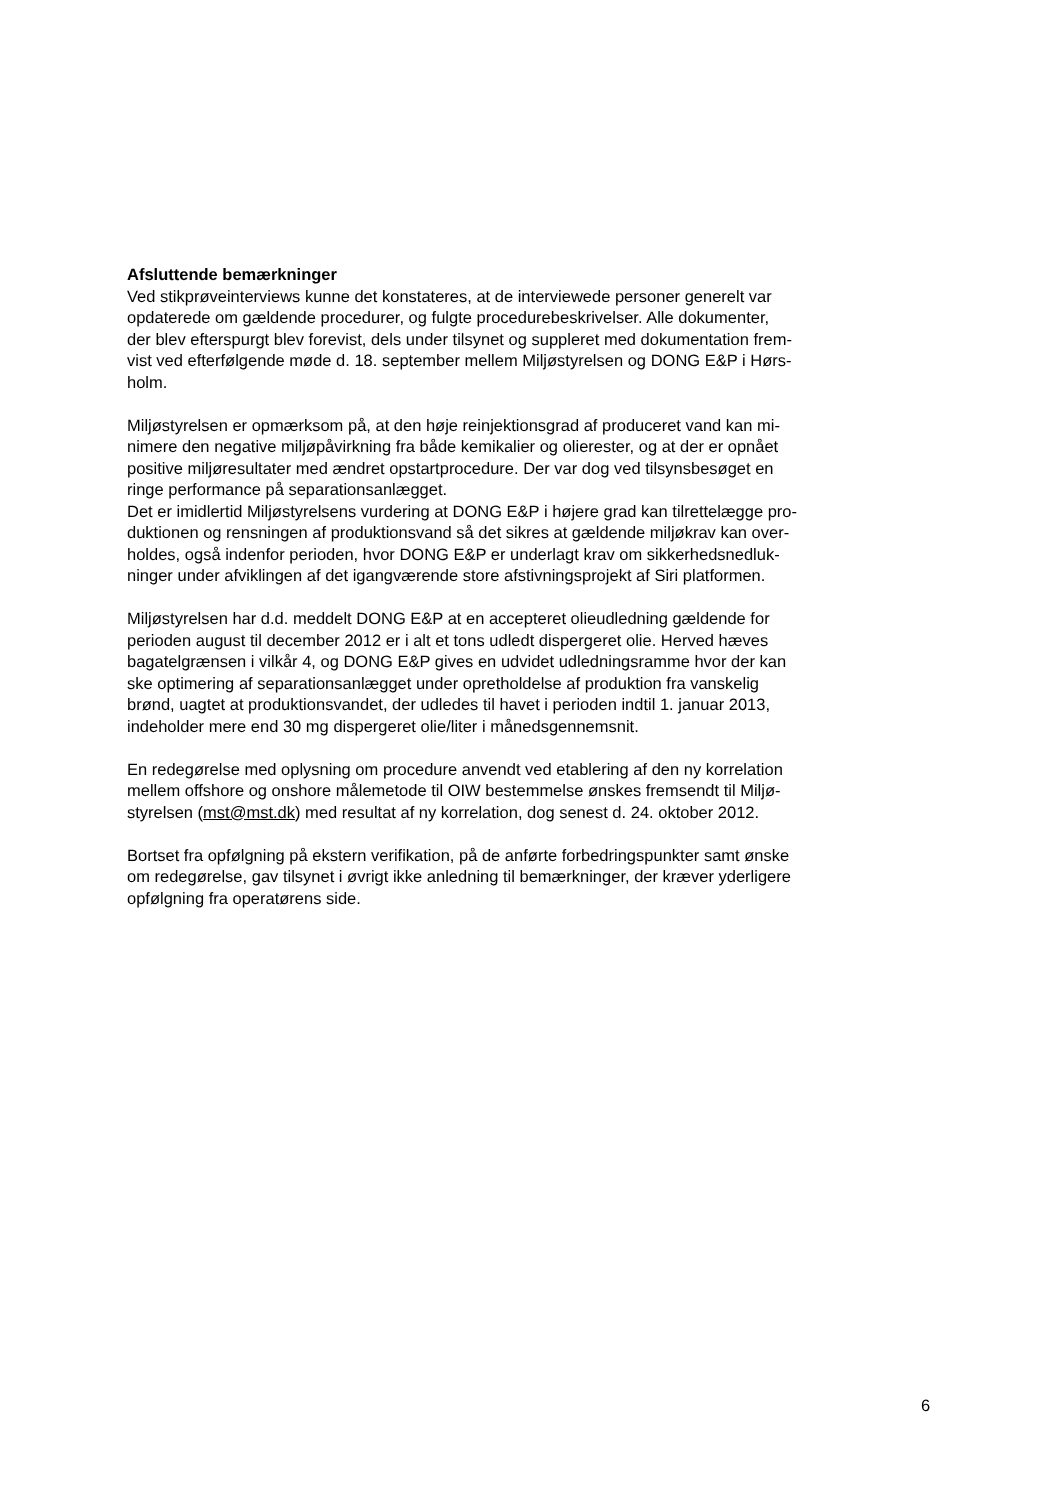Afsluttende bemærkninger
Ved stikprøveinterviews kunne det konstateres, at de interviewede personer generelt var
opdaterede om gældende procedurer, og fulgte procedurebeskrivelser. Alle dokumenter,
der blev efterspurgt blev forevist, dels under tilsynet og suppleret med dokumentation frem-
vist ved efterfølgende møde d. 18. september mellem Miljøstyrelsen og DONG E&P i Hørs-
holm.
Miljøstyrelsen er opmærksom på, at den høje reinjektionsgrad af produceret vand kan mi-
nimere den negative miljøpåvirkning fra både kemikalier og olierester, og at der er opnået
positive miljøresultater med ændret opstartprocedure. Der var dog ved tilsynsbesøget en
ringe performance på separationsanlægget.
Det er imidlertid Miljøstyrelsens vurdering at DONG E&P i højere grad kan tilrettelægge pro-
duktionen og rensningen af produktionsvand så det sikres at gældende miljøkrav kan over-
holdes, også indenfor perioden, hvor DONG E&P er underlagt krav om sikkerhedsnedluk-
ninger under afviklingen af det igangværende store afstivningsprojekt af Siri platformen.
Miljøstyrelsen har d.d. meddelt DONG E&P at en accepteret olieudledning gældende for
perioden august til december 2012 er i alt et tons udledt dispergeret olie. Herved hæves
bagatelgrænsen i vilkår 4, og DONG E&P gives en udvidet udledningsramme hvor der kan
ske optimering af separationsanlægget under opretholdelse af produktion fra vanskelig
brønd, uagtet at produktionsvandet, der udledes til havet i perioden indtil 1. januar 2013,
indeholder mere end 30 mg dispergeret olie/liter i månedsgennemsnit.
En redegørelse med oplysning om procedure anvendt ved etablering af den ny korrelation
mellem offshore og onshore målemetode til OIW bestemmelse ønskes fremsendt til Miljø-
styrelsen (mst@mst.dk) med resultat af ny korrelation, dog senest d. 24. oktober 2012.
Bortset fra opfølgning på ekstern verifikation, på de anførte forbedringspunkter samt ønske
om redegørelse, gav tilsynet i øvrigt ikke anledning til bemærkninger, der kræver yderligere
opfølgning fra operatørens side.
6